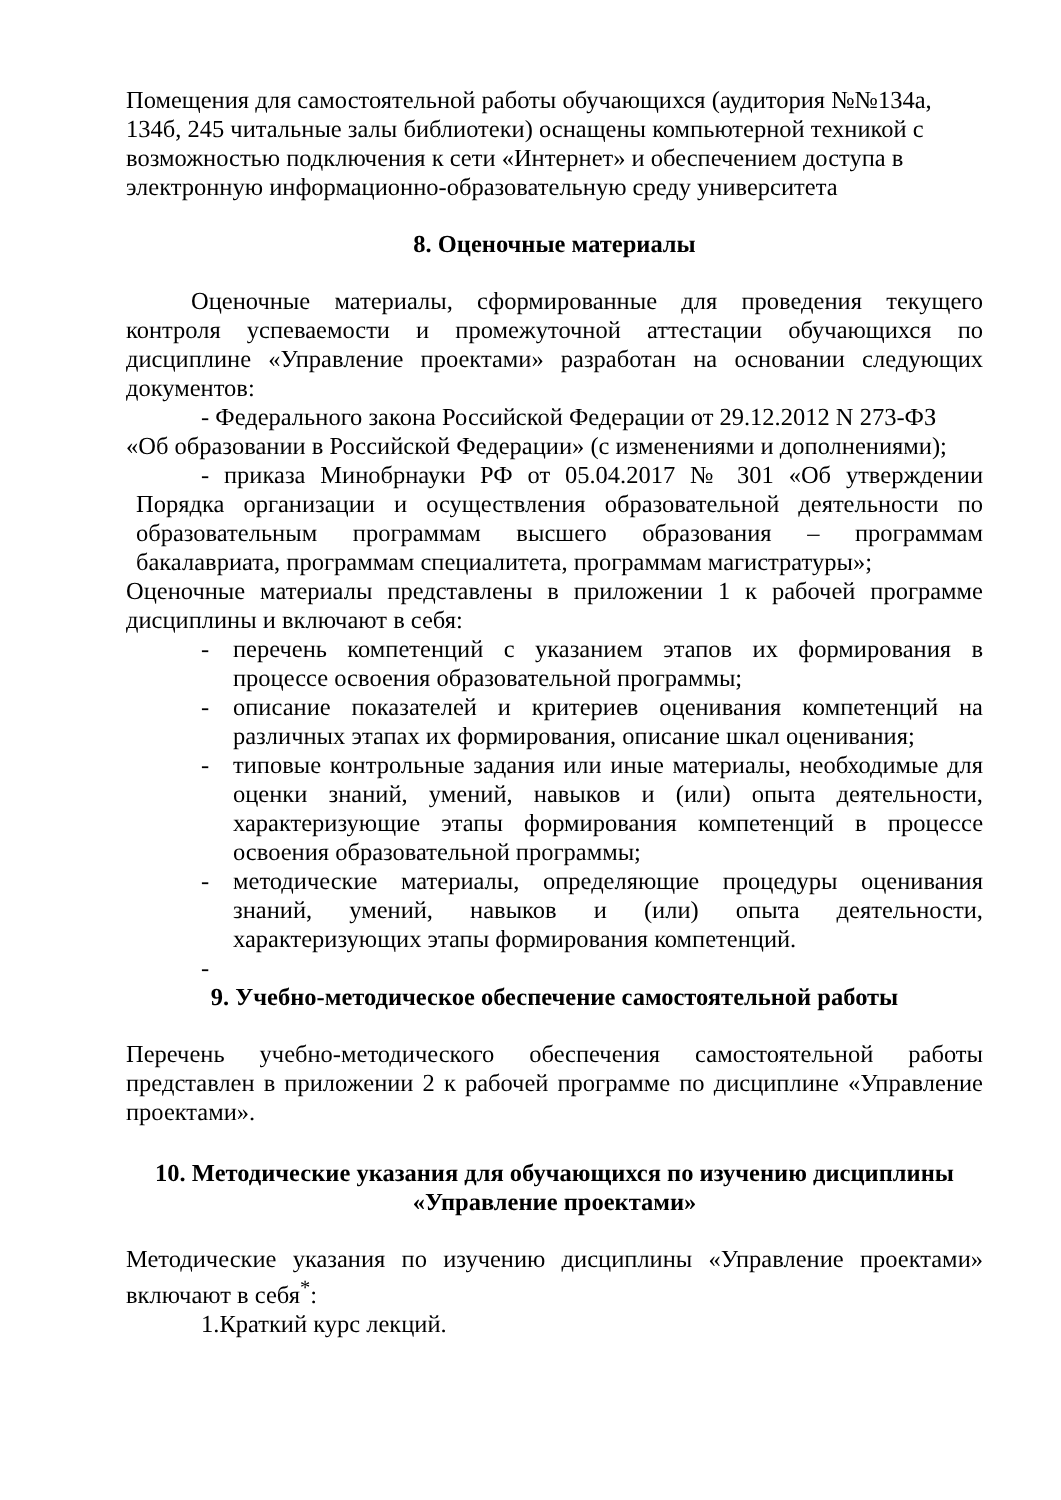Помещения для самостоятельной работы обучающихся (аудитория №№134а, 134б, 245 читальные залы библиотеки) оснащены компьютерной техникой с возможностью подключения к сети «Интернет» и обеспечением доступа в электронную информационно-образовательную среду университета
8. Оценочные материалы
Оценочные материалы, сформированные для проведения текущего контроля успеваемости и промежуточной аттестации обучающихся по дисциплине «Управление проектами» разработан на основании следующих документов:
- Федерального закона Российской Федерации от 29.12.2012 N 273-ФЗ
«Об образовании в Российской Федерации» (с изменениями и дополнениями);
- приказа Минобрнауки РФ от 05.04.2017 № 301 «Об утверждении Порядка организации и осуществления образовательной деятельности по образовательным программам высшего образования – программам бакалавриата, программам специалитета, программам магистратуры»;
Оценочные материалы представлены в приложении 1 к рабочей программе дисциплины и включают в себя:
- перечень компетенций с указанием этапов их формирования в процессе освоения образовательной программы;
- описание показателей и критериев оценивания компетенций на различных этапах их формирования, описание шкал оценивания;
- типовые контрольные задания или иные материалы, необходимые для оценки знаний, умений, навыков и (или) опыта деятельности, характеризующие этапы формирования компетенций в процессе освоения образовательной программы;
- методические материалы, определяющие процедуры оценивания знаний, умений, навыков и (или) опыта деятельности, характеризующих этапы формирования компетенций.
-
9. Учебно-методическое обеспечение самостоятельной работы
Перечень учебно-методического обеспечения самостоятельной работы представлен в приложении 2 к рабочей программе по дисциплине «Управление проектами».
10. Методические указания для обучающихся по изучению дисциплины «Управление проектами»
Методические указания по изучению дисциплины «Управление проектами» включают в себя<sup>*</sup>:
1.Краткий курс лекций.